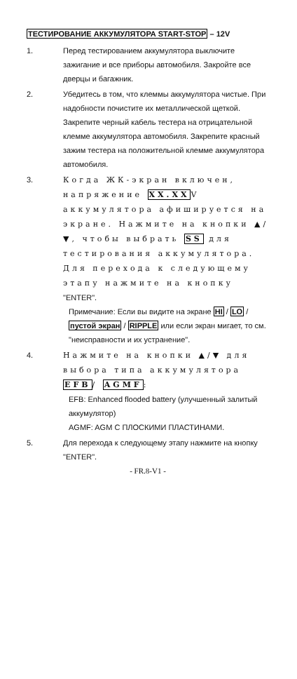ТЕСТИРОВАНИЕ АККУМУЛЯТОРА START-STOP – 12V
1. Перед тестированием аккумулятора выключите зажигание и все приборы автомобиля. Закройте все дверцы и багажник.
2. Убедитесь в том, что клеммы аккумулятора чистые. При надобности почистите их металлической щеткой. Закрепите черный кабель тестера на отрицательной клемме аккумулятора автомобиля. Закрепите красный зажим тестера на положительной клемме аккумулятора автомобиля.
3.
Когда ЖК-экран включен, напряжение XX.XXV аккумулятора афишируется на экране. Нажмите на кнопки ▲/▼, чтобы выбрать SS для тестирования аккумулятора. Для перехода к следующему этапу нажмите на кнопку "ENTER".
Примечание: Если вы видите на экране HI / LO / пустой экран / RIPPLE или если экран мигает, то см. "неисправности и их устранение".
4.
Нажмите на кнопки ▲/▼ для выбора типа аккумулятора EFB/ AGMF:
EFB: Enhanced flooded battery (улучшенный залитый аккумулятор)
AGMF: AGM С ПЛОСКИМИ ПЛАСТИНАМИ.
5. Для перехода к следующему этапу нажмите на кнопку "ENTER".
- FR.8-V1 -